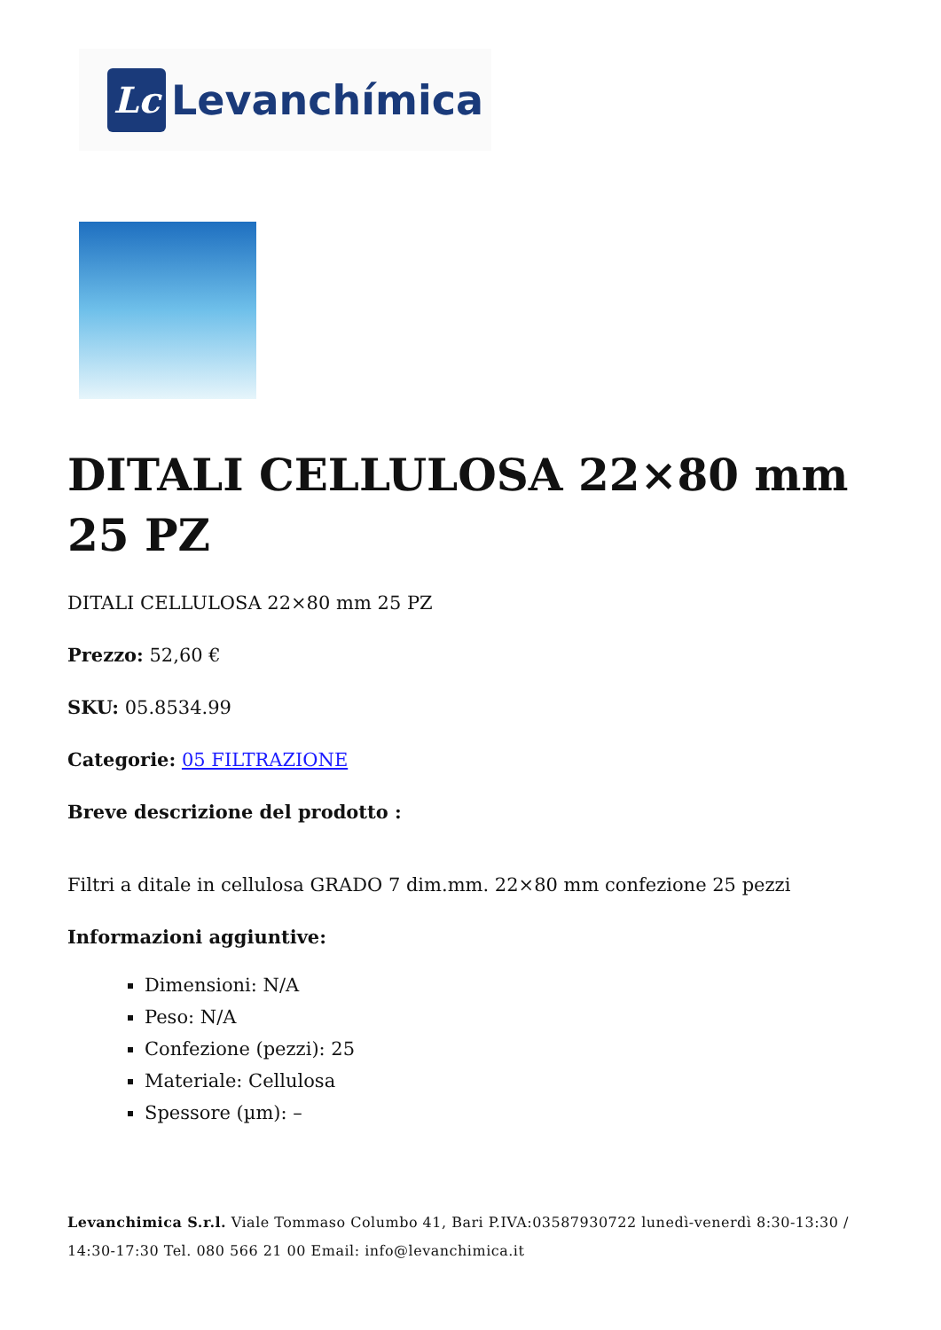Lc
Levanchímica
DITALI CELLULOSA 22×80 mm 25 PZ
DITALI CELLULOSA 22×80 mm 25 PZ
Prezzo: 52,60 €
SKU: 05.8534.99
Categorie: 05 FILTRAZIONE
Breve descrizione del prodotto :
Filtri a ditale in cellulosa GRADO 7 dim.mm. 22×80 mm confezione 25 pezzi
Informazioni aggiuntive:
Dimensioni: N/A
Peso: N/A
Confezione (pezzi): 25
Materiale: Cellulosa
Spessore (µm): –
Levanchimica S.r.l. Viale Tommaso Columbo 41, Bari P.IVA:03587930722 lunedì-venerdì 8:30-13:30 / 14:30-17:30 Tel. 080 566 21 00 Email: info@levanchimica.it